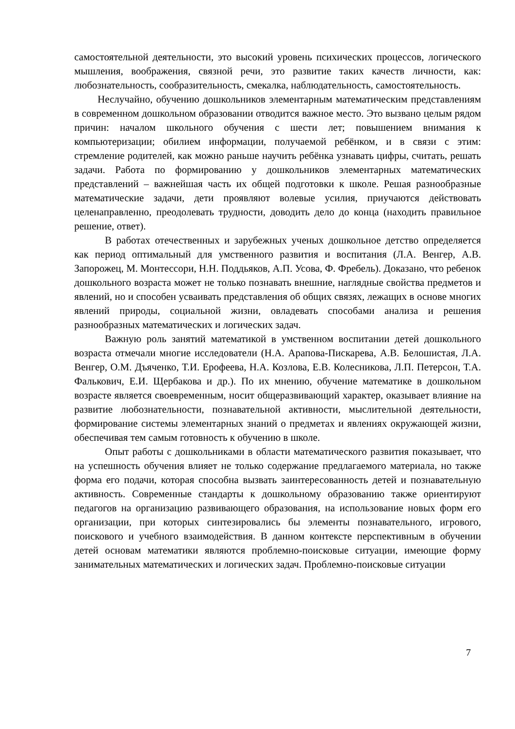самостоятельной деятельности, это высокий уровень психических процессов, логического мышления, воображения, связной речи, это развитие таких качеств личности, как: любознательность, сообразительность, смекалка, наблюдательность, самостоятельность.
Неслучайно, обучению дошкольников элементарным математическим представлениям в современном дошкольном образовании отводится важное место. Это вызвано целым рядом причин: началом школьного обучения с шести лет; повышением внимания к компьютеризации; обилием информации, получаемой ребёнком, и в связи с этим: стремление родителей, как можно раньше научить ребёнка узнавать цифры, считать, решать задачи. Работа по формированию у дошкольников элементарных математических представлений – важнейшая часть их общей подготовки к школе. Решая разнообразные математические задачи, дети проявляют волевые усилия, приучаются действовать целенаправленно, преодолевать трудности, доводить дело до конца (находить правильное решение, ответ).
В работах отечественных и зарубежных ученых дошкольное детство определяется как период оптимальный для умственного развития и воспитания (Л.А. Венгер, А.В. Запорожец, М. Монтессори, Н.Н. Поддьяков, А.П. Усова, Ф. Фребель). Доказано, что ребенок дошкольного возраста может не только познавать внешние, наглядные свойства предметов и явлений, но и способен усваивать представления об общих связях, лежащих в основе многих явлений природы, социальной жизни, овладевать способами анализа и решения разнообразных математических и логических задач.
Важную роль занятий математикой в умственном воспитании детей дошкольного возраста отмечали многие исследователи (Н.А. Арапова-Пискарева, А.В. Белошистая, Л.А. Венгер, О.М. Дъяченко, Т.И. Ерофеева, Н.А. Козлова, Е.В. Колесникова, Л.П. Петерсон, Т.А. Фалькович, Е.И. Щербакова и др.). По их мнению, обучение математике в дошкольном возрасте является своевременным, носит общеразвивающий характер, оказывает влияние на развитие любознательности, познавательной активности, мыслительной деятельности, формирование системы элементарных знаний о предметах и явлениях окружающей жизни, обеспечивая тем самым готовность к обучению в школе.
Опыт работы с дошкольниками в области математического развития показывает, что на успешность обучения влияет не только содержание предлагаемого материала, но также форма его подачи, которая способна вызвать заинтересованность детей и познавательную активность. Современные стандарты к дошкольному образованию также ориентируют педагогов на организацию развивающего образования, на использование новых форм его организации, при которых синтезировались бы элементы познавательного, игрового, поискового и учебного взаимодействия. В данном контексте перспективным в обучении детей основам математики являются проблемно-поисковые ситуации, имеющие форму занимательных математических и логических задач. Проблемно-поисковые ситуации
7